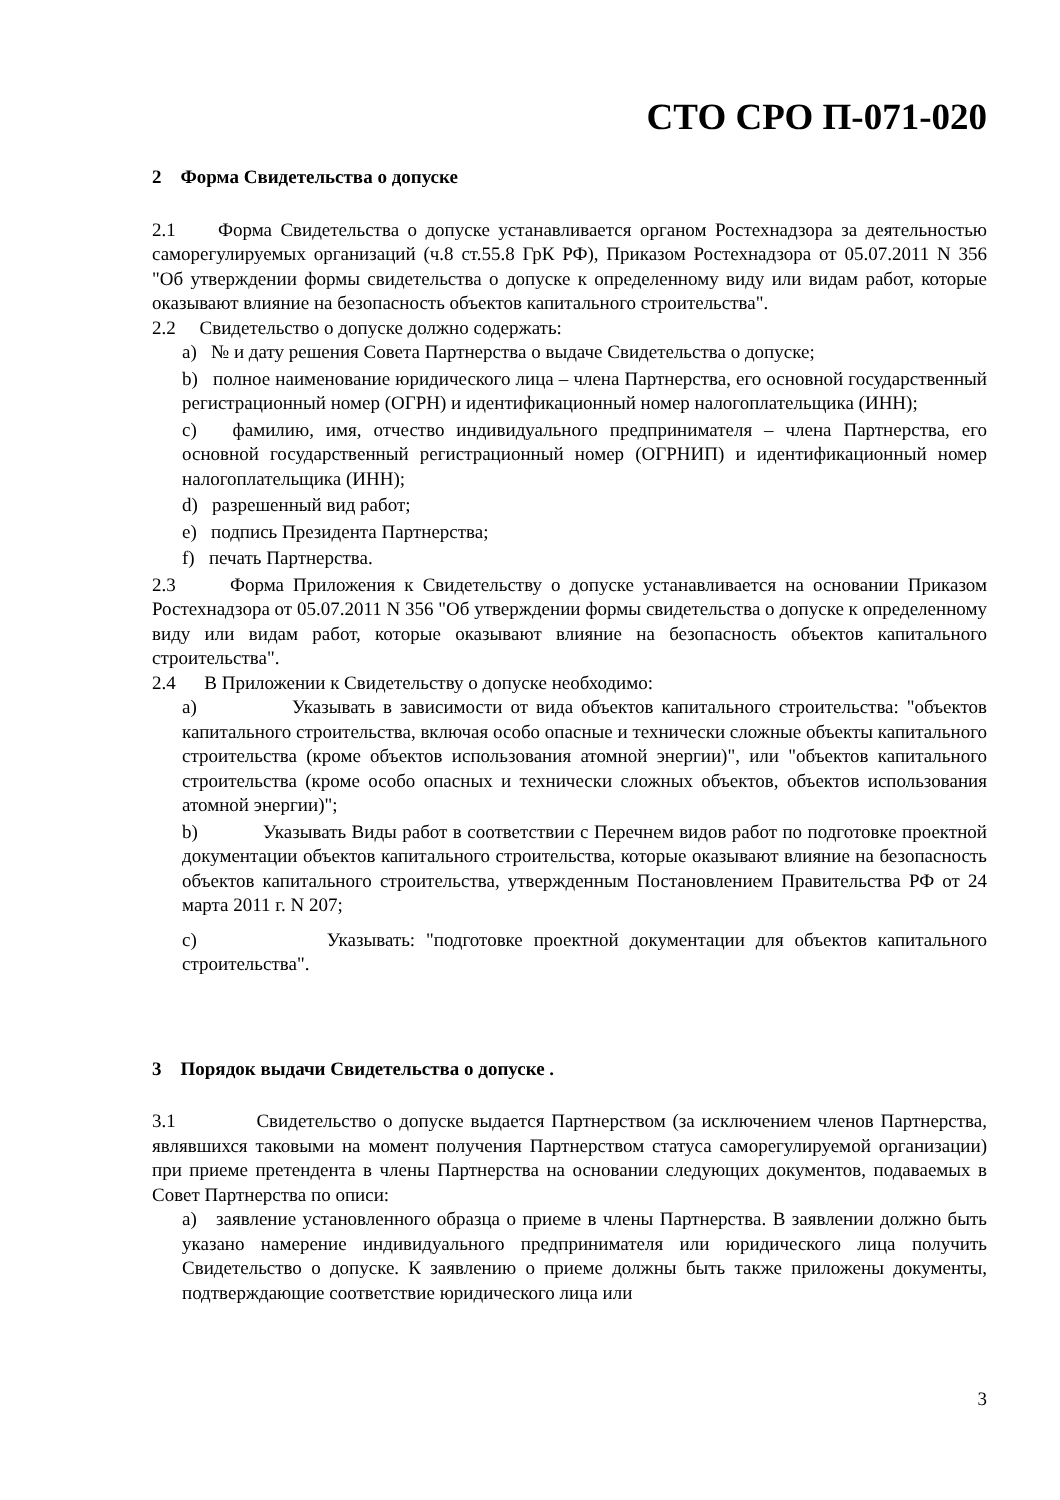СТО СРО П-071-020
2 Форма Свидетельства о допуске
2.1 Форма Свидетельства о допуске устанавливается органом Ростехнадзора за деятельностью саморегулируемых организаций (ч.8 ст.55.8 ГрК РФ), Приказом Ростехнадзора от 05.07.2011 N 356 "Об утверждении формы свидетельства о допуске к определенному виду или видам работ, которые оказывают влияние на безопасность объектов капитального строительства".
2.2 Свидетельство о допуске должно содержать:
a) № и дату решения Совета Партнерства о выдаче Свидетельства о допуске;
b) полное наименование юридического лица – члена Партнерства, его основной государственный регистрационный номер (ОГРН) и идентификационный номер налогоплательщика (ИНН);
c) фамилию, имя, отчество индивидуального предпринимателя – члена Партнерства, его основной государственный регистрационный номер (ОГРНИП) и идентификационный номер налогоплательщика (ИНН);
d) разрешенный вид работ;
e) подпись Президента Партнерства;
f) печать Партнерства.
2.3 Форма Приложения к Свидетельству о допуске устанавливается на основании Приказом Ростехнадзора от 05.07.2011 N 356 "Об утверждении формы свидетельства о допуске к определенному виду или видам работ, которые оказывают влияние на безопасность объектов капитального строительства".
2.4 В Приложении к Свидетельству о допуске необходимо:
a) Указывать в зависимости от вида объектов капитального строительства: "объектов капитального строительства, включая особо опасные и технически сложные объекты капитального строительства (кроме объектов использования атомной энергии)", или "объектов капитального строительства (кроме особо опасных и технически сложных объектов, объектов использования атомной энергии)";
b) Указывать Виды работ в соответствии с Перечнем видов работ по подготовке проектной документации объектов капитального строительства, которые оказывают влияние на безопасность объектов капитального строительства, утвержденным Постановлением Правительства РФ от 24 марта 2011 г. N 207;
c) Указывать: "подготовке проектной документации для объектов капитального строительства".
3 Порядок выдачи Свидетельства о допуске .
3.1 Свидетельство о допуске выдается Партнерством (за исключением членов Партнерства, являвшихся таковыми на момент получения Партнерством статуса саморегулируемой организации) при приеме претендента в члены Партнерства на основании следующих документов, подаваемых в Совет Партнерства по описи:
a) заявление установленного образца о приеме в члены Партнерства. В заявлении должно быть указано намерение индивидуального предпринимателя или юридического лица получить Свидетельство о допуске. К заявлению о приеме должны быть также приложены документы, подтверждающие соответствие юридического лица или
3